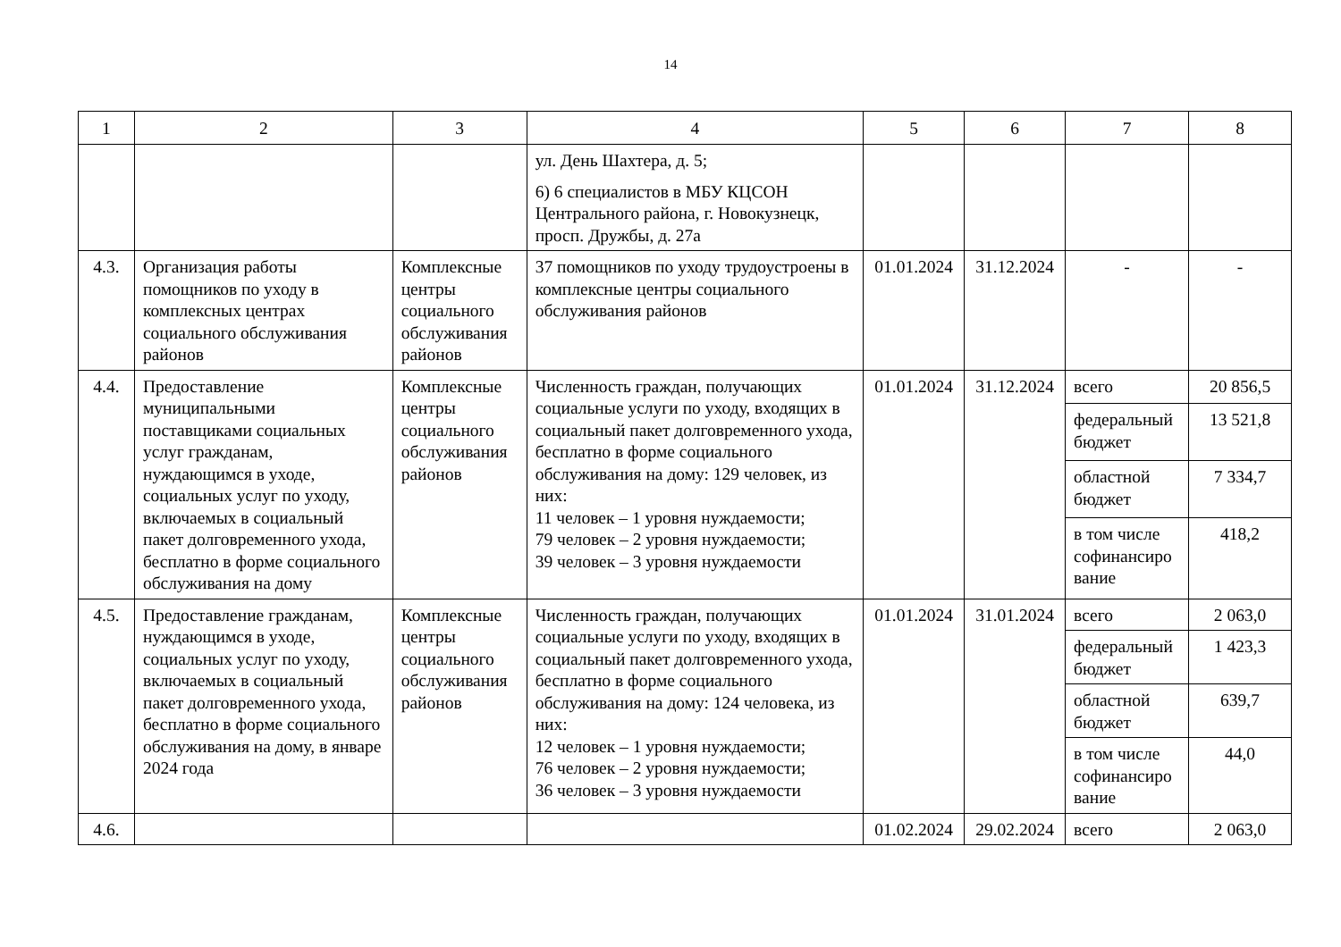14
| 1 | 2 | 3 | 4 | 5 | 6 | 7 | 8 |
| | | | ул. День Шахтера, д. 5; 6) 6 специалистов в МБУ КЦСОН Центрального района, г. Новокузнецк, просп. Дружбы, д. 27а | | | | |
| 4.3. | Организация работы помощников по уходу в комплексных центрах социального обслуживания районов | Комплексные центры социального обслуживания районов | 37 помощников по уходу трудоустроены в комплексные центры социального обслуживания районов | 01.01.2024 | 31.12.2024 | - | - |
| 4.4. | Предоставление муниципальными поставщиками социальных услуг гражданам, нуждающимся в уходе, социальных услуг по уходу, включаемых в социальный пакет долговременного ухода, бесплатно в форме социального обслуживания на дому | Комплексные центры социального обслуживания районов | Численность граждан, получающих социальные услуги по уходу, входящих в социальный пакет долговременного ухода, бесплатно в форме социального обслуживания на дому: 129 человек, из них: 11 человек – 1 уровня нуждаемости; 79 человек – 2 уровня нуждаемости; 39 человек – 3 уровня нуждаемости | 01.01.2024 | 31.12.2024 | всего | 20 856,5 |
| | | | | | | федеральный бюджет | 13 521,8 |
| | | | | | | областной бюджет | 7 334,7 |
| | | | | | | в том числе софинансиро вание | 418,2 |
| 4.5. | Предоставление гражданам, нуждающимся в уходе, социальных услуг по уходу, включаемых в социальный пакет долговременного ухода, бесплатно в форме социального обслуживания на дому, в январе 2024 года | Комплексные центры социального обслуживания районов | Численность граждан, получающих социальные услуги по уходу, входящих в социальный пакет долговременного ухода, бесплатно в форме социального обслуживания на дому: 124 человека, из них: 12 человек – 1 уровня нуждаемости; 76 человек – 2 уровня нуждаемости; 36 человек – 3 уровня нуждаемости | 01.01.2024 | 31.01.2024 | всего | 2 063,0 |
| | | | | | | федеральный бюджет | 1 423,3 |
| | | | | | | областной бюджет | 639,7 |
| | | | | | | в том числе софинансиро вание | 44,0 |
| 4.6. | | | | 01.02.2024 | 29.02.2024 | всего | 2 063,0 |